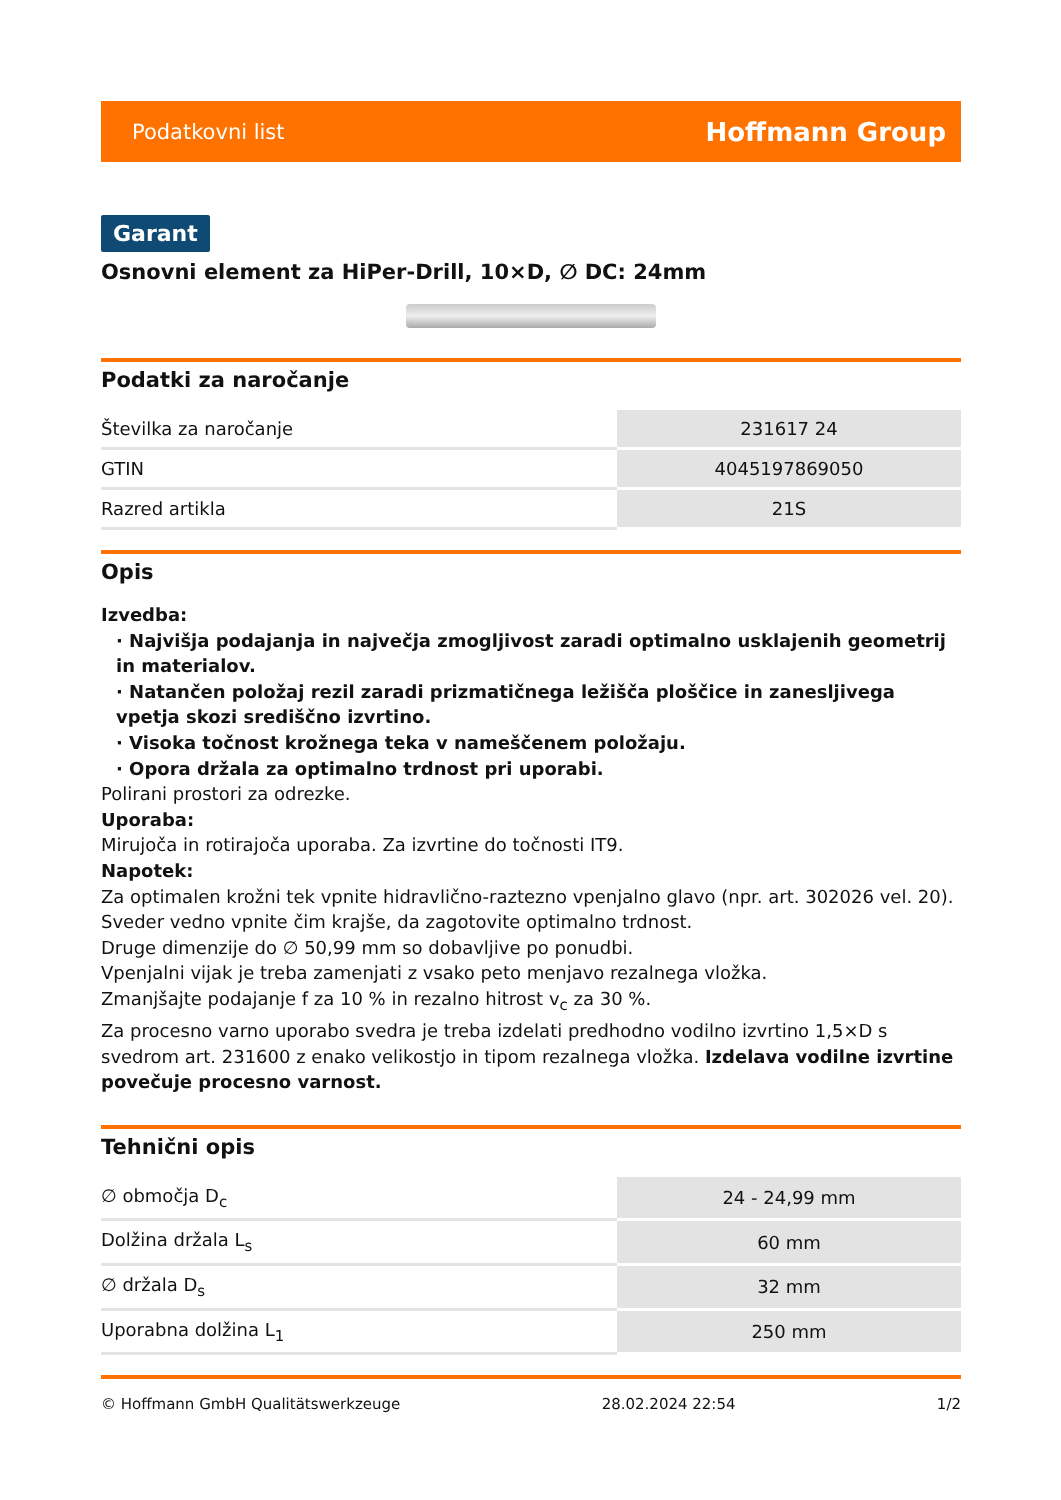Podatkovni list Hoffmann Group
Garant
Osnovni element za HiPer-Drill, 10×D, ∅ DC: 24mm
Podatki za naročanje
| Številka za naročanje | 231617 24 |
| GTIN | 4045197869050 |
| Razred artikla | 21S |
Opis
Izvedba:
· Najvišja podajanja in največja zmogljivost zaradi optimalno usklajenih geometrij in materialov.
· Natančen položaj rezil zaradi prizmatičnega ležišča ploščice in zanesljivega vpetja skozi središčno izvrtino.
· Visoka točnost krožnega teka v nameščenem položaju.
· Opora držala za optimalno trdnost pri uporabi.
Polirani prostori za odrezke.
Uporaba:
Mirujoča in rotirajoča uporaba. Za izvrtine do točnosti IT9.
Napotek:
Za optimalen krožni tek vpnite hidravlično-raztezno vpenjalno glavo (npr. art. 302026 vel. 20).
Sveder vedno vpnite čim krajše, da zagotovite optimalno trdnost.
Druge dimenzije do ∅ 50,99 mm so dobavljive po ponudbi.
Vpenjalni vijak je treba zamenjati z vsako peto menjavo rezalnega vložka.
Zmanjšajte podajanje f za 10 % in rezalno hitrost v<sub>c</sub> za 30 %.
Za procesno varno uporabo svedra je treba izdelati predhodno vodilno izvrtino 1,5×D s svedrom art. 231600 z enako velikostjo in tipom rezalnega vložka. Izdelava vodilne izvrtine povečuje procesno varnost.
Tehnični opis
| ∅ območja D<sub>c</sub> | 24 - 24,99 mm |
| Dolžina držala L<sub>s</sub> | 60 mm |
| ∅ držala D<sub>s</sub> | 32 mm |
| Uporabna dolžina L<sub>1</sub> | 250 mm |
© Hoffmann GmbH Qualitätswerkzeuge 28.02.2024 22:54 1/2